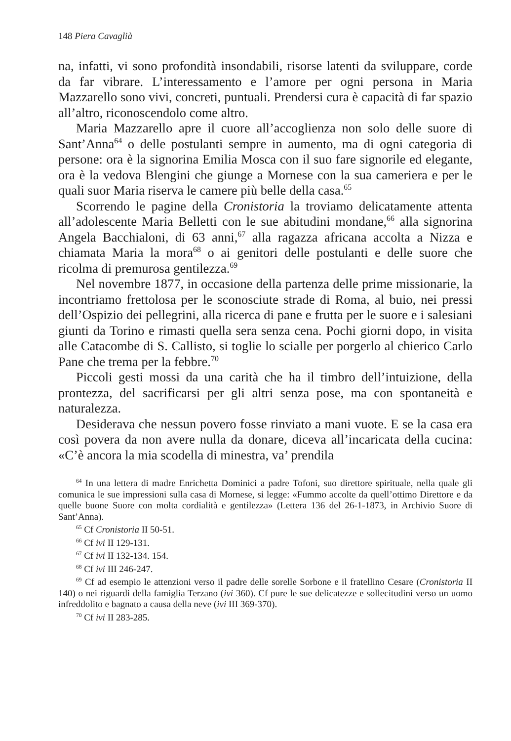148 Piera Cavaglià
na, infatti, vi sono profondità insondabili, risorse latenti da sviluppare, corde da far vibrare. L’interessamento e l’amore per ogni persona in Maria Mazzarello sono vivi, concreti, puntuali. Prendersi cura è capacità di far spazio all’altro, riconoscendolo come altro.
Maria Mazzarello apre il cuore all’accoglienza non solo delle suore di Sant’Anna<sup>64</sup> o delle postulanti sempre in aumento, ma di ogni categoria di persone: ora è la signorina Emilia Mosca con il suo fare signorile ed elegante, ora è la vedova Blengini che giunge a Mornese con la sua cameriera e per le quali suor Maria riserva le camere più belle della casa.<sup>65</sup>
Scorrendo le pagine della Cronistoria la troviamo delicatamente attenta all’adolescente Maria Belletti con le sue abitudini mondane,<sup>66</sup> alla signorina Angela Bacchialoni, di 63 anni,<sup>67</sup> alla ragazza africana accolta a Nizza e chiamata Maria la mora<sup>68</sup> o ai genitori delle postulanti e delle suore che ricolma di premurosa gentilezza.<sup>69</sup>
Nel novembre 1877, in occasione della partenza delle prime missionarie, la incontriamo frettolosa per le sconosciute strade di Roma, al buio, nei pressi dell’Ospizio dei pellegrini, alla ricerca di pane e frutta per le suore e i salesiani giunti da Torino e rimasti quella sera senza cena. Pochi giorni dopo, in visita alle Catacombe di S. Callisto, si toglie lo scialle per porgerlo al chierico Carlo Pane che trema per la febbre.<sup>70</sup>
Piccoli gesti mossi da una carità che ha il timbro dell’intuizione, della prontezza, del sacrificarsi per gli altri senza pose, ma con spontaneità e naturalezza.
Desiderava che nessun povero fosse rinviato a mani vuote. E se la casa era così povera da non avere nulla da donare, diceva all’incaricata della cucina: «C’è ancora la mia scodella di minestra, va’ prendila
<sup>64</sup> In una lettera di madre Enrichetta Dominici a padre Tofoni, suo direttore spirituale, nella quale gli comunica le sue impressioni sulla casa di Mornese, si legge: «Fummo accolte da quell’ottimo Direttore e da quelle buone Suore con molta cordialità e gentilezza» (Lettera 136 del 26-1-1873, in Archivio Suore di Sant’Anna).
<sup>65</sup> Cf Cronistoria II 50-51.
<sup>66</sup> Cf ivi II 129-131.
<sup>67</sup> Cf ivi II 132-134. 154.
<sup>68</sup> Cf ivi III 246-247.
<sup>69</sup> Cf ad esempio le attenzioni verso il padre delle sorelle Sorbone e il fratellino Cesare (Cronistoria II 140) o nei riguardi della famiglia Terzano (ivi 360). Cf pure le sue delicatezze e sollecitudini verso un uomo infreddolito e bagnato a causa della neve (ivi III 369-370).
<sup>70</sup> Cf ivi II 283-285.